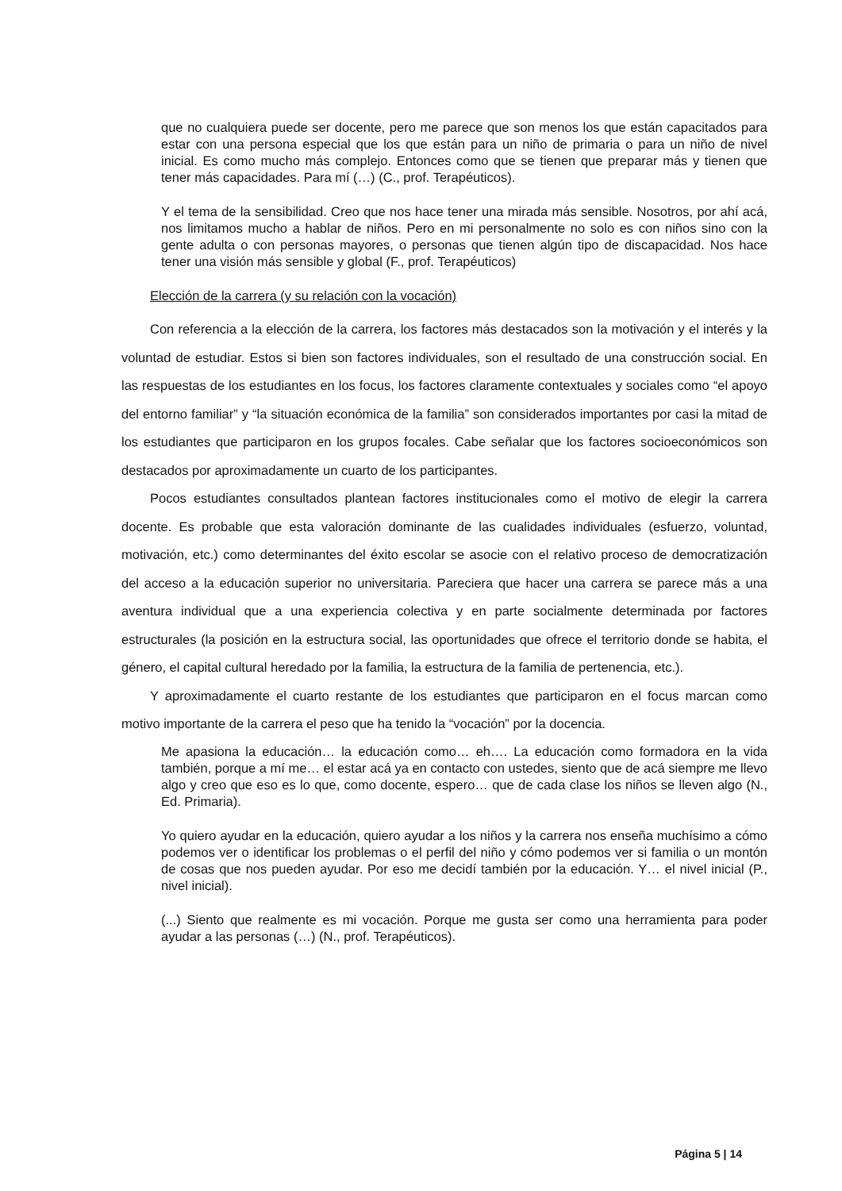que no cualquiera puede ser docente, pero me parece que son menos los que están capacitados para estar con una persona especial que los que están para un niño de primaria o para un niño de nivel inicial. Es como mucho más complejo. Entonces como que se tienen que preparar más y tienen que tener más capacidades. Para mí (…) (C., prof. Terapéuticos).
Y el tema de la sensibilidad. Creo que nos hace tener una mirada más sensible. Nosotros, por ahí acá, nos limitamos mucho a hablar de niños. Pero en mi personalmente no solo es con niños sino con la gente adulta o con personas mayores, o personas que tienen algún tipo de discapacidad. Nos hace tener una visión más sensible y global (F., prof. Terapéuticos)
Elección de la carrera (y su relación con la vocación)
Con referencia a la elección de la carrera, los factores más destacados son la motivación y el interés y la voluntad de estudiar. Estos si bien son factores individuales, son el resultado de una construcción social. En las respuestas de los estudiantes en los focus, los factores claramente contextuales y sociales como “el apoyo del entorno familiar” y “la situación económica de la familia” son considerados importantes por casi la mitad de los estudiantes que participaron en los grupos focales. Cabe señalar que los factores socioeconómicos son destacados por aproximadamente un cuarto de los participantes.
Pocos estudiantes consultados plantean factores institucionales como el motivo de elegir la carrera docente. Es probable que esta valoración dominante de las cualidades individuales (esfuerzo, voluntad, motivación, etc.) como determinantes del éxito escolar se asocie con el relativo proceso de democratización del acceso a la educación superior no universitaria. Pareciera que hacer una carrera se parece más a una aventura individual que a una experiencia colectiva y en parte socialmente determinada por factores estructurales (la posición en la estructura social, las oportunidades que ofrece el territorio donde se habita, el género, el capital cultural heredado por la familia, la estructura de la familia de pertenencia, etc.).
Y aproximadamente el cuarto restante de los estudiantes que participaron en el focus marcan como motivo importante de la carrera el peso que ha tenido la “vocación” por la docencia.
Me apasiona la educación… la educación como… eh…. La educación como formadora en la vida también, porque a mí me… el estar acá ya en contacto con ustedes, siento que de acá siempre me llevo algo y creo que eso es lo que, como docente, espero… que de cada clase los niños se lleven algo (N., Ed. Primaria).
Yo quiero ayudar en la educación, quiero ayudar a los niños y la carrera nos enseña muchísimo a cómo podemos ver o identificar los problemas o el perfil del niño y cómo podemos ver si familia o un montón de cosas que nos pueden ayudar. Por eso me decidí también por la educación. Y… el nivel inicial (P., nivel inicial).
(...) Siento que realmente es mi vocación. Porque me gusta ser como una herramienta para poder ayudar a las personas (…) (N., prof. Terapéuticos).
Página 5 | 14